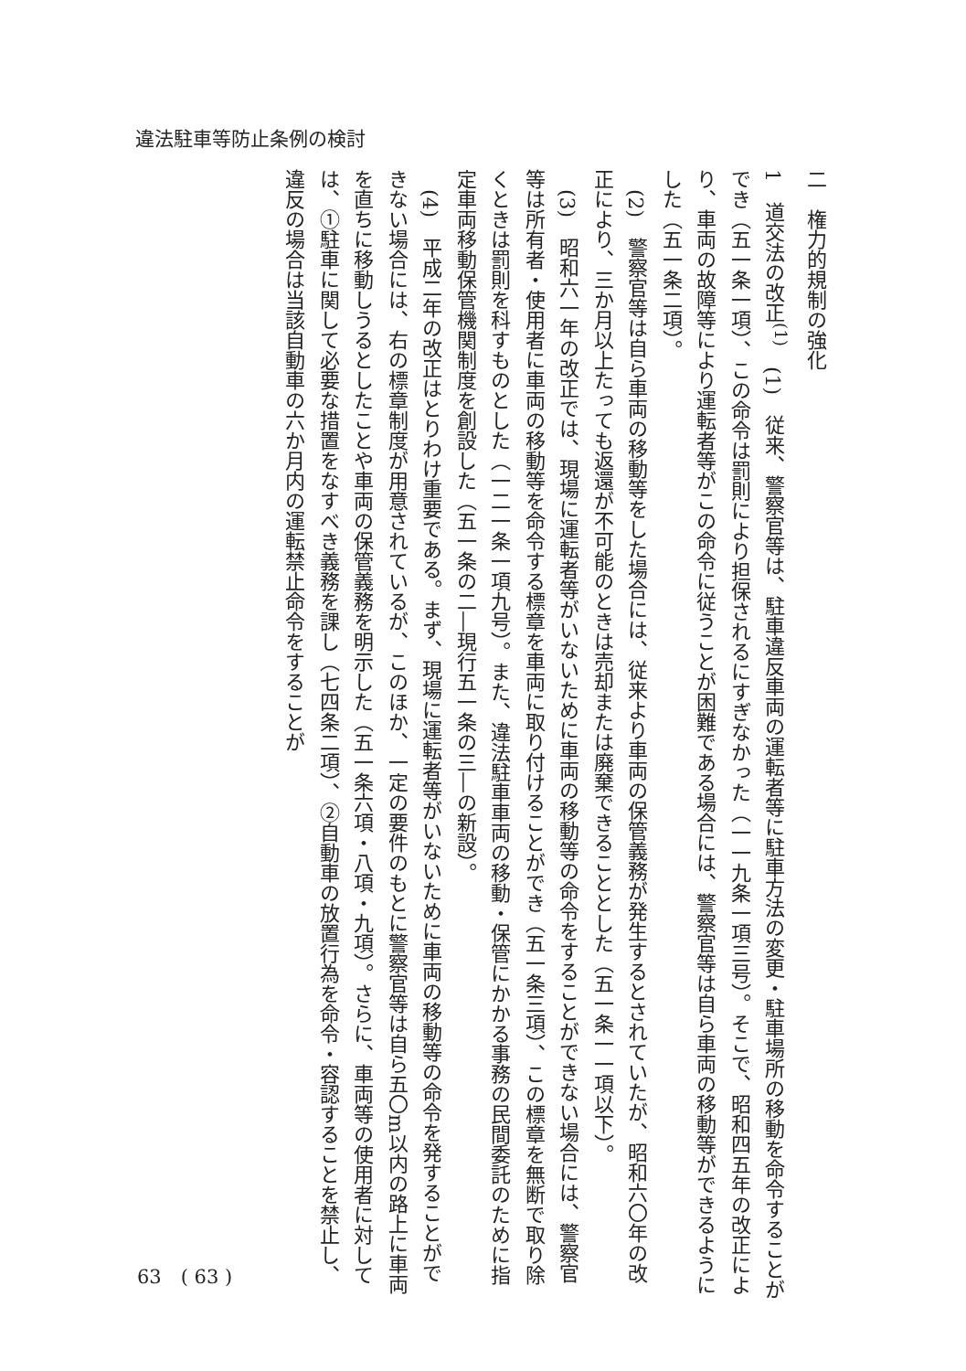違法駐車等防止条例の検討
二　権力的規制の強化
1　道交法の改正<sup>(1)</sup>　(1)　従来、警察官等は、駐車違反車両の運転者等に駐車方法の変更・駐車場所の移動を命令することができ（五一条一項）、この命令は罰則により担保されるにすぎなかった（一一九条一項三号）。そこで、昭和四五年の改正により、車両の故障等により運転者等がこの命令に従うことが困難である場合には、警察官等は自ら車両の移動等ができるようにした（五一条二項）。
　(2)　警察官等は自ら車両の移動等をした場合には、従来より車両の保管義務が発生するとされていたが、昭和六〇年の改正により、三か月以上たっても返還が不可能のときは売却または廃棄できることとした（五一条一一項以下）。
　(3)　昭和六一年の改正では、現場に運転者等がいないために車両の移動等の命令をすることができない場合には、警察官等は所有者・使用者に車両の移動等を命令する標章を車両に取り付けることができ（五一条三項）、この標章を無断で取り除くときは罰則を科すものとした（一二一条一項九号）。また、違法駐車車両の移動・保管にかかる事務の民間委託のために指定車両移動保管機関制度を創設した（五一条の二―現行五一条の三―の新設）。
　(4)　平成二年の改正はとりわけ重要である。まず、現場に運転者等がいないために車両の移動等の命令を発することができない場合には、右の標章制度が用意されているが、このほか、一定の要件のもとに警察官等は自ら五〇m以内の路上に車両を直ちに移動しうるとしたことや車両の保管義務を明示した（五一条六項・八項・九項）。さらに、車両等の使用者に対しては、①駐車に関して必要な措置をなすべき義務を課し（七四条二項）、②自動車の放置行為を命令・容認することを禁止し、違反の場合は当該自動車の六か月内の運転禁止命令をすることが
63　( 63 )